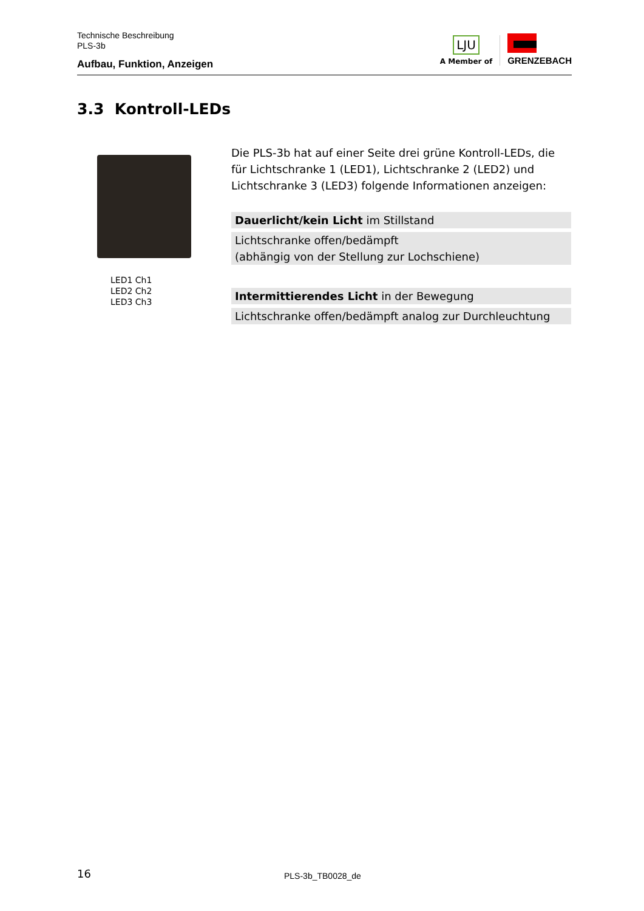Technische Beschreibung
PLS-3b
Aufbau, Funktion, Anzeigen
LJU
A Member of
GRENZEBACH
3.3 Kontroll-LEDs
LED1 Ch1
LED2 Ch2
LED3 Ch3
Die PLS-3b hat auf einer Seite drei grüne Kontroll-LEDs, die für Lichtschranke 1 (LED1), Lichtschranke 2 (LED2) und Lichtschranke 3 (LED3) folgende Informationen anzeigen:
Dauerlicht/kein Licht im Stillstand
Lichtschranke offen/bedämpft
(abhängig von der Stellung zur Lochschiene)
Intermittierendes Licht in der Bewegung
Lichtschranke offen/bedämpft analog zur Durchleuchtung
16 PLS-3b_TB0028_de